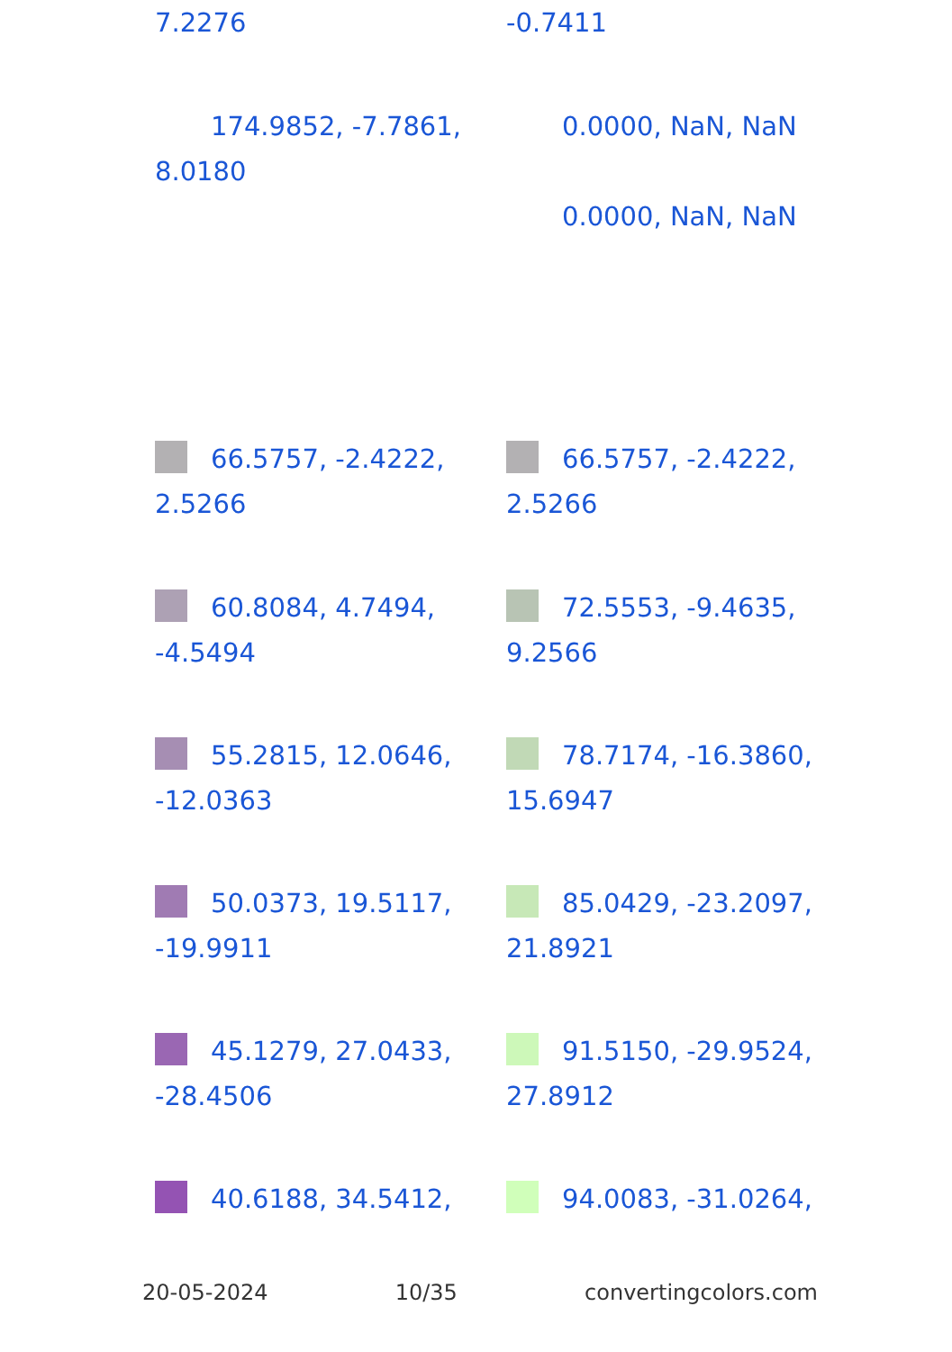7.2276 -0.7411
174.9852, -7.7861, 8.0180
0.0000, NaN, NaN
0.0000, NaN, NaN
66.5757, -2.4222, 2.5266
66.5757, -2.4222, 2.5266
60.8084, 4.7494, -4.5494
72.5553, -9.4635, 9.2566
55.2815, 12.0646, -12.0363
78.7174, -16.3860, 15.6947
50.0373, 19.5117, -19.9911
85.0429, -23.2097, 21.8921
45.1279, 27.0433, -28.4506
91.5150, -29.9524, 27.8912
40.6188, 34.5412, 94.0083, -31.0264,
20-05-2024 10/35 convertingcolors.com